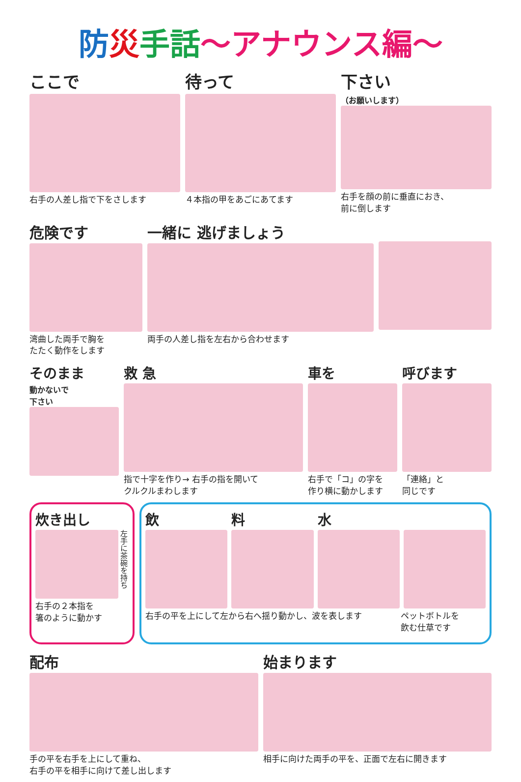防災手話～アナウンス編～
ここで
右手の人差し指で下をさします
待って
４本指の甲をあごにあてます
下さい
（お願いします）
右手を顔の前に垂直におき、
前に倒します
危険です
湾曲した両手で胸を
たたく動作をします
一緒に 逃げましょう
両手の人差し指を左右から合わせます
そのまま
動かないで
下さい
救 急
指で十字を作り→ 右手の指を開いて
クルクルまわします
車を
右手で「コ」の字を
作り横に動かします
呼びます
「連絡」と
同じです
炊き出し
左手に茶碗を持ち
右手の２本指を
箸のように動かす
飲 料 水
右手の平を上にして左から右へ揺り動かし、波を表します
ペットボトルを
飲む仕草です
配布
手の平を右手を上にして重ね、
右手の平を相手に向けて差し出します
始まります
相手に向けた両手の平を、正面で左右に開きます